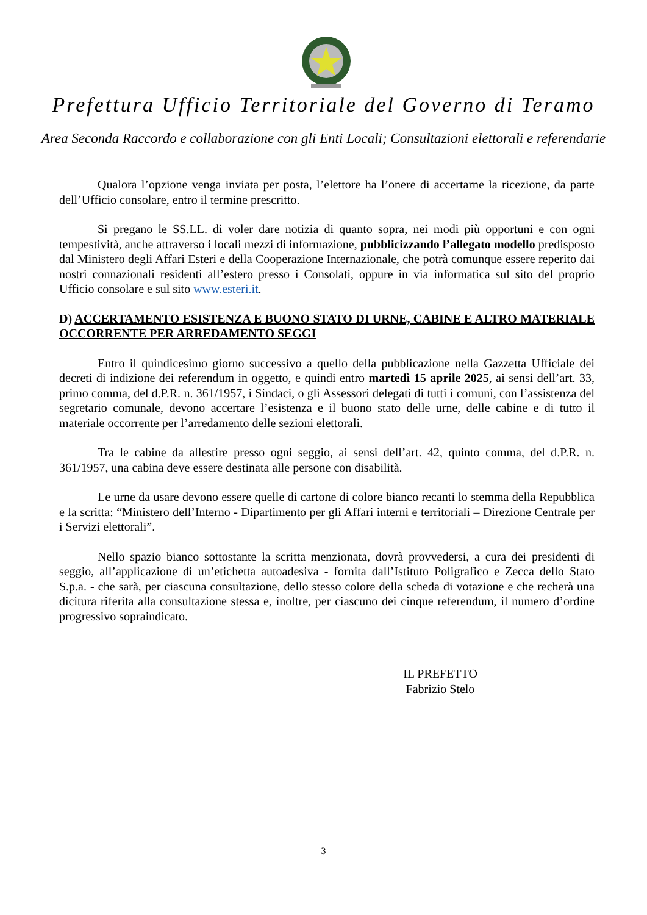Prefettura Ufficio Territoriale del Governo di Teramo
Area Seconda Raccordo e collaborazione con gli Enti Locali; Consultazioni elettorali e referendarie
Qualora l’opzione venga inviata per posta, l’elettore ha l’onere di accertarne la ricezione, da parte dell’Ufficio consolare, entro il termine prescritto.
Si pregano le SS.LL. di voler dare notizia di quanto sopra, nei modi più opportuni e con ogni tempestività, anche attraverso i locali mezzi di informazione, pubblicizzando l’allegato modello predisposto dal Ministero degli Affari Esteri e della Cooperazione Internazionale, che potrà comunque essere reperito dai nostri connazionali residenti all’estero presso i Consolati, oppure in via informatica sul sito del proprio Ufficio consolare e sul sito www.esteri.it.
D) ACCERTAMENTO ESISTENZA E BUONO STATO DI URNE, CABINE E ALTRO MATERIALE OCCORRENTE PER ARREDAMENTO SEGGI
Entro il quindicesimo giorno successivo a quello della pubblicazione nella Gazzetta Ufficiale dei decreti di indizione dei referendum in oggetto, e quindi entro martedì 15 aprile 2025, ai sensi dell’art. 33, primo comma, del d.P.R. n. 361/1957, i Sindaci, o gli Assessori delegati di tutti i comuni, con l’assistenza del segretario comunale, devono accertare l’esistenza e il buono stato delle urne, delle cabine e di tutto il materiale occorrente per l’arredamento delle sezioni elettorali.
Tra le cabine da allestire presso ogni seggio, ai sensi dell’art. 42, quinto comma, del d.P.R. n. 361/1957, una cabina deve essere destinata alle persone con disabilità.
Le urne da usare devono essere quelle di cartone di colore bianco recanti lo stemma della Repubblica e la scritta: “Ministero dell’Interno - Dipartimento per gli Affari interni e territoriali – Direzione Centrale per i Servizi elettorali”.
Nello spazio bianco sottostante la scritta menzionata, dovrà provvedersi, a cura dei presidenti di seggio, all’applicazione di un’etichetta autoadesiva - fornita dall’Istituto Poligrafico e Zecca dello Stato S.p.a. - che sarà, per ciascuna consultazione, dello stesso colore della scheda di votazione e che recherà una dicitura riferita alla consultazione stessa e, inoltre, per ciascuno dei cinque referendum, il numero d’ordine progressivo sopraindicato.
IL PREFETTO
Fabrizio Stelo
3